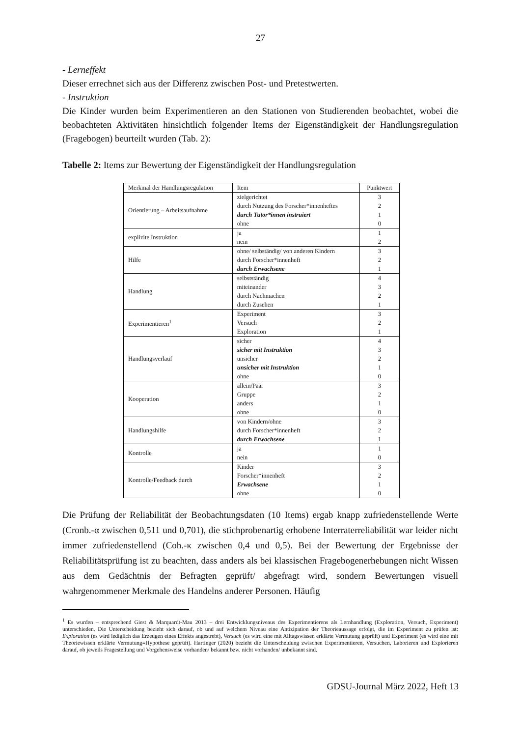27
- Lerneffekt
Dieser errechnet sich aus der Differenz zwischen Post- und Pretestwerten.
- Instruktion
Die Kinder wurden beim Experimentieren an den Stationen von Studierenden beobachtet, wobei die beobachteten Aktivitäten hinsichtlich folgender Items der Eigenständigkeit der Handlungsregulation (Fragebogen) beurteilt wurden (Tab. 2):
Tabelle 2: Items zur Bewertung der Eigenständigkeit der Handlungsregulation
| Merkmal der Handlungsregulation | Item | Punktwert |
| Orientierung – Arbeitsaufnahme | zielgerichtet durch Nutzung des Forscher*innenheftes durch Tutor*innen instruiert ohne | 3 2 1 0 |
| explizite Instruktion | ja nein | 1 2 |
| Hilfe | ohne/ selbständig/ von anderen Kindern durch Forscher*innenheft durch Erwachsene | 3 2 1 |
| Handlung | selbstständig miteinander durch Nachmachen durch Zusehen | 4 3 2 1 |
| Experimentieren<sup>1</sup> | Experiment Versuch Exploration | 3 2 1 |
| Handlungsverlauf | sicher sicher mit Instruktion unsicher unsicher mit Instruktion ohne | 4 3 2 1 0 |
| Kooperation | allein/Paar Gruppe anders ohne | 3 2 1 0 |
| Handlungshilfe | von Kindern/ohne durch Forscher*innenheft durch Erwachsene | 3 2 1 |
| Kontrolle | ja nein | 1 0 |
| Kontrolle/Feedback durch | Kinder Forscher*innenheft Erwachsene ohne | 3 2 1 0 |
Die Prüfung der Reliabilität der Beobachtungsdaten (10 Items) ergab knapp zufriedenstellende Werte (Cronb.-α zwischen 0,511 und 0,701), die stichprobenartig erhobene Interraterreliabilität war leider nicht immer zufriedenstellend (Coh.-κ zwischen 0,4 und 0,5). Bei der Bewertung der Ergebnisse der Reliabilitätsprüfung ist zu beachten, dass anders als bei klassischen Fragebogenerhebungen nicht Wissen aus dem Gedächtnis der Befragten geprüft/ abgefragt wird, sondern Bewertungen visuell wahrgenommener Merkmale des Handelns anderer Personen. Häufig
<sup>1</sup> Es wurden – entsprechend Giest & Marquardt-Mau 2013 – drei Entwicklungsniveaus des Experimentierens als Lernhandlung (Exploration, Versuch, Experiment) unterschieden. Die Unterscheidung bezieht sich darauf, ob und auf welchem Niveau eine Antizipation der Theorieaussage erfolgt, die im Experiment zu prüfen ist: Exploration (es wird lediglich das Erzeugen eines Effekts angestrebt), Versuch (es wird eine mit Alltagswissen erklärte Vermutung geprüft) und Experiment (es wird eine mit Theoriewissen erklärte Vermutung=Hypothese geprüft). Hartinger (2020) bezieht die Unterscheidung zwischen Experimentieren, Versuchen, Laborieren und Explorieren darauf, ob jeweils Fragestellung und Vorgehensweise vorhanden/ bekannt bzw. nicht vorhanden/ unbekannt sind.
GDSU-Journal März 2022, Heft 13